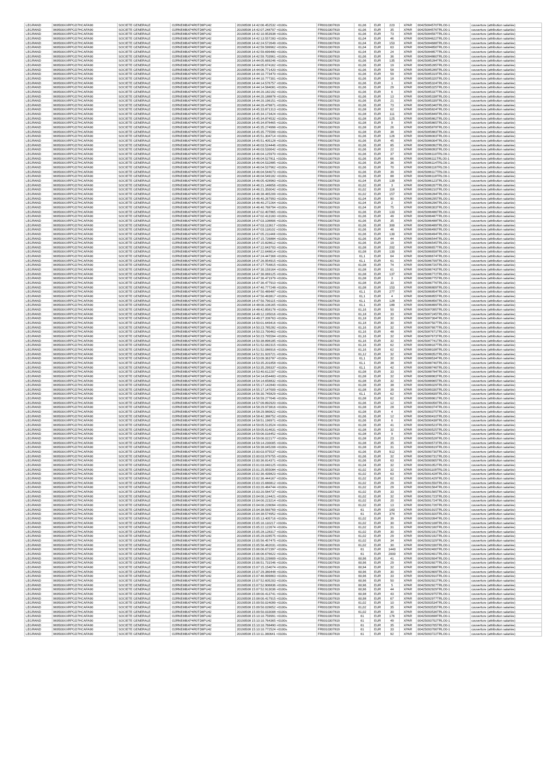| LEGRAND | 969500XXRPGD7HCAFA90 | SOCIETE GENERALE | O2RNE8IBXP4R0TD8PU42 | 20190508 14:42:06.452532 +0100s | FR0010307819 | 61,06 | EUR | 223 | XPAR | 00425084570TRLO0-1 | couverture (attribution salariée) |
| LEGRAND | 969500XXRPGD7HCAFA90 | SOCIETE GENERALE | O2RNE8IBXP4R0TD8PU42 | 20190508 14:42:07.248707 +0100s | FR0010307819 | 61,06 | EUR | 35 | XPAR | 00425084576TRLO0-1 | couverture (attribution salariée) |
| LEGRAND | 969500XXRPGD7HCAFA90 | SOCIETE GENERALE | O2RNE8IBXP4R0TD8PU42 | 20190508 14:42:10.953938 +0100s | FR0010307819 | 61,06 | EUR | 73 | XPAR | 00425084597TRLO0-1 | couverture (attribution salariée) |
| LEGRAND | 969500XXRPGD7HCAFA90 | SOCIETE GENERALE | O2RNE8IBXP4R0TD8PU42 | 20190508 14:42:13.557283 +0100s | FR0010307819 | 61,04 | EUR | 46 | XPAR | 00425084622TRLO0-1 | couverture (attribution salariée) |
| LEGRAND | 969500XXRPGD7HCAFA90 | SOCIETE GENERALE | O2RNE8IBXP4R0TD8PU42 | 20190508 14:42:24.572649 +0100s | FR0010307819 | 61,04 | EUR | 153 | XPAR | 00425084688TRLO0-1 | couverture (attribution salariée) |
| LEGRAND | 969500XXRPGD7HCAFA90 | SOCIETE GENERALE | O2RNE8IBXP4R0TD8PU42 | 20190508 14:42:59.599962 +0100s | FR0010307819 | 61,04 | EUR | 63 | XPAR | 00425084856TRLO0-1 | couverture (attribution salariée) |
| LEGRAND | 969500XXRPGD7HCAFA90 | SOCIETE GENERALE | O2RNE8IBXP4R0TD8PU42 | 20190508 14:42:59.699480 +0100s | FR0010307819 | 61,04 | EUR | 24 | XPAR | 00425084857TRLO0-1 | couverture (attribution salariée) |
| LEGRAND | 969500XXRPGD7HCAFA90 | SOCIETE GENERALE | O2RNE8IBXP4R0TD8PU42 | 20190508 14:42:59.703961 +0100s | FR0010307819 | 61,06 | EUR | 36 | XPAR | 00425084860TRLO0-1 | couverture (attribution salariée) |
| LEGRAND | 969500XXRPGD7HCAFA90 | SOCIETE GENERALE | O2RNE8IBXP4R0TD8PU42 | 20190508 14:44:05.669246 +0100s | FR0010307819 | 61,06 | EUR | 135 | XPAR | 00425085284TRLO0-1 | couverture (attribution salariée) |
| LEGRAND | 969500XXRPGD7HCAFA90 | SOCIETE GENERALE | O2RNE8IBXP4R0TD8PU42 | 20190508 14:44:05.674162 +0100s | FR0010307819 | 61,06 | EUR | 19 | XPAR | 00425085285TRLO0-1 | couverture (attribution salariée) |
| LEGRAND | 969500XXRPGD7HCAFA90 | SOCIETE GENERALE | O2RNE8IBXP4R0TD8PU42 | 20190508 14:44:06.771420 +0100s | FR0010307819 | 61,06 | EUR | 58 | XPAR | 00425085289TRLO0-1 | couverture (attribution salariée) |
| LEGRAND | 969500XXRPGD7HCAFA90 | SOCIETE GENERALE | O2RNE8IBXP4R0TD8PU42 | 20190508 14:44:10.773470 +0100s | FR0010307819 | 61,06 | EUR | 59 | XPAR | 00425085319TRLO0-1 | couverture (attribution salariée) |
| LEGRAND | 969500XXRPGD7HCAFA90 | SOCIETE GENERALE | O2RNE8IBXP4R0TD8PU42 | 20190508 14:44:10.777301 +0100s | FR0010307819 | 61,06 | EUR | 18 | XPAR | 00425085320TRLO0-1 | couverture (attribution salariée) |
| LEGRAND | 969500XXRPGD7HCAFA90 | SOCIETE GENERALE | O2RNE8IBXP4R0TD8PU42 | 20190508 14:44:14.576757 +0100s | FR0010307819 | 61,06 | EUR | 1 | XPAR | 00425085324TRLO0-1 | couverture (attribution salariée) |
| LEGRAND | 969500XXRPGD7HCAFA90 | SOCIETE GENERALE | O2RNE8IBXP4R0TD8PU42 | 20190508 14:44:14.584081 +0100s | FR0010307819 | 61,06 | EUR | 29 | XPAR | 00425085325TRLO0-1 | couverture (attribution salariée) |
| LEGRAND | 969500XXRPGD7HCAFA90 | SOCIETE GENERALE | O2RNE8IBXP4R0TD8PU42 | 20190508 14:44:20.182192 +0100s | FR0010307819 | 61,06 | EUR | 6 | XPAR | 00425085337TRLO0-1 | couverture (attribution salariée) |
| LEGRAND | 969500XXRPGD7HCAFA90 | SOCIETE GENERALE | O2RNE8IBXP4R0TD8PU42 | 20190508 14:44:20.188878 +0100s | FR0010307819 | 61,06 | EUR | 13 | XPAR | 00425085338TRLO0-1 | couverture (attribution salariée) |
| LEGRAND | 969500XXRPGD7HCAFA90 | SOCIETE GENERALE | O2RNE8IBXP4R0TD8PU42 | 20190508 14:44:20.196151 +0100s | FR0010307819 | 61,06 | EUR | 21 | XPAR | 00425085339TRLO0-1 | couverture (attribution salariée) |
| LEGRAND | 969500XXRPGD7HCAFA90 | SOCIETE GENERALE | O2RNE8IBXP4R0TD8PU42 | 20190508 14:44:20.479871 +0100s | FR0010307819 | 61,06 | EUR | 73 | XPAR | 00425085340TRLO0-1 | couverture (attribution salariée) |
| LEGRAND | 969500XXRPGD7HCAFA90 | SOCIETE GENERALE | O2RNE8IBXP4R0TD8PU42 | 20190508 14:45:33.871313 +0100s | FR0010307819 | 61,08 | EUR | 62 | XPAR | 00425085824TRLO0-1 | couverture (attribution salariée) |
| LEGRAND | 969500XXRPGD7HCAFA90 | SOCIETE GENERALE | O2RNE8IBXP4R0TD8PU42 | 20190508 14:45:34.173424 +0100s | FR0010307819 | 61,08 | EUR | 111 | XPAR | 00425085849TRLO0-1 | couverture (attribution salariée) |
| LEGRAND | 969500XXRPGD7HCAFA90 | SOCIETE GENERALE | O2RNE8IBXP4R0TD8PU42 | 20190508 14:45:34.874532 +0100s | FR0010307819 | 61,08 | EUR | 125 | XPAR | 00425085862TRLO0-1 | couverture (attribution salariée) |
| LEGRAND | 969500XXRPGD7HCAFA90 | SOCIETE GENERALE | O2RNE8IBXP4R0TD8PU42 | 20190508 14:45:34.878465 +0100s | FR0010307819 | 61,08 | EUR | 9 | XPAR | 00425085865TRLO0-1 | couverture (attribution salariée) |
| LEGRAND | 969500XXRPGD7HCAFA90 | SOCIETE GENERALE | O2RNE8IBXP4R0TD8PU42 | 20190508 14:45:35.274998 +0100s | FR0010307819 | 61,08 | EUR | 26 | XPAR | 00425085878TRLO0-1 | couverture (attribution salariée) |
| LEGRAND | 969500XXRPGD7HCAFA90 | SOCIETE GENERALE | O2RNE8IBXP4R0TD8PU42 | 20190508 14:45:35.775599 +0100s | FR0010307819 | 61,08 | EUR | 38 | XPAR | 00425085883TRLO0-1 | couverture (attribution salariée) |
| LEGRAND | 969500XXRPGD7HCAFA90 | SOCIETE GENERALE | O2RNE8IBXP4R0TD8PU42 | 20190508 14:45:51.304714 +0100s | FR0010307819 | 61,06 | EUR | 126 | XPAR | 00425086003TRLO0-1 | couverture (attribution salariée) |
| LEGRAND | 969500XXRPGD7HCAFA90 | SOCIETE GENERALE | O2RNE8IBXP4R0TD8PU42 | 20190508 14:45:51.405128 +0100s | FR0010307819 | 61,06 | EUR | 45 | XPAR | 00425086004TRLO0-1 | couverture (attribution salariée) |
| LEGRAND | 969500XXRPGD7HCAFA90 | SOCIETE GENERALE | O2RNE8IBXP4R0TD8PU42 | 20190508 14:46:03.524446 +0100s | FR0010307819 | 61,06 | EUR | 85 | XPAR | 00425086092TRLO0-1 | couverture (attribution salariée) |
| LEGRAND | 969500XXRPGD7HCAFA90 | SOCIETE GENERALE | O2RNE8IBXP4R0TD8PU42 | 20190508 14:46:03.530642 +0100s | FR0010307819 | 61,06 | EUR | 22 | XPAR | 00425086093TRLO0-1 | couverture (attribution salariée) |
| LEGRAND | 969500XXRPGD7HCAFA90 | SOCIETE GENERALE | O2RNE8IBXP4R0TD8PU42 | 20190508 14:46:04.125970 +0100s | FR0010307819 | 61,06 | EUR | 37 | XPAR | 00425086110TRLO0-1 | couverture (attribution salariée) |
| LEGRAND | 969500XXRPGD7HCAFA90 | SOCIETE GENERALE | O2RNE8IBXP4R0TD8PU42 | 20190508 14:46:04.527811 +0100s | FR0010307819 | 61,06 | EUR | 66 | XPAR | 00425086111TRLO0-1 | couverture (attribution salariée) |
| LEGRAND | 969500XXRPGD7HCAFA90 | SOCIETE GENERALE | O2RNE8IBXP4R0TD8PU42 | 20190508 14:46:04.532885 +0100s | FR0010307819 | 61,06 | EUR | 36 | XPAR | 00425086114TRLO0-1 | couverture (attribution salariée) |
| LEGRAND | 969500XXRPGD7HCAFA90 | SOCIETE GENERALE | O2RNE8IBXP4R0TD8PU42 | 20190508 14:46:04.537962 +0100s | FR0010307819 | 61,06 | EUR | 70 | XPAR | 00425086116TRLO0-1 | couverture (attribution salariée) |
| LEGRAND | 969500XXRPGD7HCAFA90 | SOCIETE GENERALE | O2RNE8IBXP4R0TD8PU42 | 20190508 14:46:04.544073 +0100s | FR0010307819 | 61,06 | EUR | 39 | XPAR | 00425086117TRLO0-1 | couverture (attribution salariée) |
| LEGRAND | 969500XXRPGD7HCAFA90 | SOCIETE GENERALE | O2RNE8IBXP4R0TD8PU42 | 20190508 14:46:04.549182 +0100s | FR0010307819 | 61,06 | EUR | 88 | XPAR | 00425086118TRLO0-1 | couverture (attribution salariée) |
| LEGRAND | 969500XXRPGD7HCAFA90 | SOCIETE GENERALE | O2RNE8IBXP4R0TD8PU42 | 20190508 14:46:05.428960 +0100s | FR0010307819 | 61,04 | EUR | 139 | XPAR | 00425086123TRLO0-1 | couverture (attribution salariée) |
| LEGRAND | 969500XXRPGD7HCAFA90 | SOCIETE GENERALE | O2RNE8IBXP4R0TD8PU42 | 20190508 14:46:21.148656 +0100s | FR0010307819 | 61,02 | EUR | 3 | XPAR | 00425086207TRLO0-1 | couverture (attribution salariée) |
| LEGRAND | 969500XXRPGD7HCAFA90 | SOCIETE GENERALE | O2RNE8IBXP4R0TD8PU42 | 20190508 14:46:21.350042 +0100s | FR0010307819 | 61,02 | EUR | 118 | XPAR | 00425086210TRLO0-1 | couverture (attribution salariée) |
| LEGRAND | 969500XXRPGD7HCAFA90 | SOCIETE GENERALE | O2RNE8IBXP4R0TD8PU42 | 20190508 14:46:38.465209 +0100s | FR0010307819 | 61,02 | EUR | 157 | XPAR | 00425086284TRLO0-1 | couverture (attribution salariée) |
| LEGRAND | 969500XXRPGD7HCAFA90 | SOCIETE GENERALE | O2RNE8IBXP4R0TD8PU42 | 20190508 14:46:40.267993 +0100s | FR0010307819 | 61,04 | EUR | 90 | XPAR | 00425086295TRLO0-1 | couverture (attribution salariée) |
| LEGRAND | 969500XXRPGD7HCAFA90 | SOCIETE GENERALE | O2RNE8IBXP4R0TD8PU42 | 20190508 14:46:40.272264 +0100s | FR0010307819 | 61,04 | EUR | 2 | XPAR | 00425086296TRLO0-1 | couverture (attribution salariée) |
| LEGRAND | 969500XXRPGD7HCAFA90 | SOCIETE GENERALE | O2RNE8IBXP4R0TD8PU42 | 20190508 14:46:40.768794 +0100s | FR0010307819 | 61,04 | EUR | 75 | XPAR | 00425086303TRLO0-1 | couverture (attribution salariée) |
| LEGRAND | 969500XXRPGD7HCAFA90 | SOCIETE GENERALE | O2RNE8IBXP4R0TD8PU42 | 20190508 14:47:02.407865 +0100s | FR0010307819 | 61,06 | EUR | 133 | XPAR | 00425086486TRLO0-1 | couverture (attribution salariée) |
| LEGRAND | 969500XXRPGD7HCAFA90 | SOCIETE GENERALE | O2RNE8IBXP4R0TD8PU42 | 20190508 14:47:02.413160 +0100s | FR0010307819 | 61,06 | EUR | 49 | XPAR | 00425086487TRLO0-1 | couverture (attribution salariée) |
| LEGRAND | 969500XXRPGD7HCAFA90 | SOCIETE GENERALE | O2RNE8IBXP4R0TD8PU42 | 20190508 14:47:03.108806 +0100s | FR0010307819 | 61,06 | EUR | 35 | XPAR | 00425086488TRLO0-1 | couverture (attribution salariée) |
| LEGRAND | 969500XXRPGD7HCAFA90 | SOCIETE GENERALE | O2RNE8IBXP4R0TD8PU42 | 20190508 14:47:03.113617 +0100s | FR0010307819 | 61,06 | EUR | 300 | XPAR | 00425086489TRLO0-1 | couverture (attribution salariée) |
| LEGRAND | 969500XXRPGD7HCAFA90 | SOCIETE GENERALE | O2RNE8IBXP4R0TD8PU42 | 20190508 14:47:03.118102 +0100s | FR0010307819 | 61,06 | EUR | 46 | XPAR | 00425086490TRLO0-1 | couverture (attribution salariée) |
| LEGRAND | 969500XXRPGD7HCAFA90 | SOCIETE GENERALE | O2RNE8IBXP4R0TD8PU42 | 20190508 14:47:05.211448 +0100s | FR0010307819 | 61,06 | EUR | 130 | XPAR | 00425086494TRLO0-1 | couverture (attribution salariée) |
| LEGRAND | 969500XXRPGD7HCAFA90 | SOCIETE GENERALE | O2RNE8IBXP4R0TD8PU42 | 20190508 14:47:15.726884 +0100s | FR0010307819 | 61,06 | EUR | 44 | XPAR | 00425086544TRLO0-1 | couverture (attribution salariée) |
| LEGRAND | 969500XXRPGD7HCAFA90 | SOCIETE GENERALE | O2RNE8IBXP4R0TD8PU42 | 20190508 14:47:15.828612 +0100s | FR0010307819 | 61,06 | EUR | 19 | XPAR | 00425086545TRLO0-1 | couverture (attribution salariée) |
| LEGRAND | 969500XXRPGD7HCAFA90 | SOCIETE GENERALE | O2RNE8IBXP4R0TD8PU42 | 20190508 14:47:22.643703 +0100s | FR0010307819 | 61,08 | EUR | 202 | XPAR | 00425086657TRLO0-1 | couverture (attribution salariée) |
| LEGRAND | 969500XXRPGD7HCAFA90 | SOCIETE GENERALE | O2RNE8IBXP4R0TD8PU42 | 20190508 14:47:22.648614 +0100s | FR0010307819 | 61,08 | EUR | 130 | XPAR | 00425086658TRLO0-1 | couverture (attribution salariée) |
| LEGRAND | 969500XXRPGD7HCAFA90 | SOCIETE GENERALE | O2RNE8IBXP4R0TD8PU42 | 20190508 14:47:24.447368 +0100s | FR0010307819 | 61,1 | EUR | 64 | XPAR | 00425086674TRLO0-1 | couverture (attribution salariée) |
| LEGRAND | 969500XXRPGD7HCAFA90 | SOCIETE GENERALE | O2RNE8IBXP4R0TD8PU42 | 20190508 14:47:26.954915 +0100s | FR0010307819 | 61,1 | EUR | 61 | XPAR | 00425086709TRLO0-1 | couverture (attribution salariée) |
| LEGRAND | 969500XXRPGD7HCAFA90 | SOCIETE GENERALE | O2RNE8IBXP4R0TD8PU42 | 20190508 14:47:27.754815 +0100s | FR0010307819 | 61,08 | EUR | 74 | XPAR | 00425086720TRLO0-1 | couverture (attribution salariée) |
| LEGRAND | 969500XXRPGD7HCAFA90 | SOCIETE GENERALE | O2RNE8IBXP4R0TD8PU42 | 20190508 14:47:30.159164 +0100s | FR0010307819 | 61,08 | EUR | 61 | XPAR | 00425086743TRLO0-1 | couverture (attribution salariée) |
| LEGRAND | 969500XXRPGD7HCAFA90 | SOCIETE GENERALE | O2RNE8IBXP4R0TD8PU42 | 20190508 14:47:36.069125 +0100s | FR0010307819 | 61,08 | EUR | 137 | XPAR | 00425086772TRLO0-1 | couverture (attribution salariée) |
| LEGRAND | 969500XXRPGD7HCAFA90 | SOCIETE GENERALE | O2RNE8IBXP4R0TD8PU42 | 20190508 14:47:36.471979 +0100s | FR0010307819 | 61,08 | EUR | 3 | XPAR | 00425086775TRLO0-1 | couverture (attribution salariée) |
| LEGRAND | 969500XXRPGD7HCAFA90 | SOCIETE GENERALE | O2RNE8IBXP4R0TD8PU42 | 20190508 14:47:36.477910 +0100s | FR0010307819 | 61,08 | EUR | 33 | XPAR | 00425086776TRLO0-1 | couverture (attribution salariée) |
| LEGRAND | 969500XXRPGD7HCAFA90 | SOCIETE GENERALE | O2RNE8IBXP4R0TD8PU42 | 20190508 14:47:40.777248 +0100s | FR0010307819 | 61,08 | EUR | 153 | XPAR | 00425086809TRLO0-1 | couverture (attribution salariée) |
| LEGRAND | 969500XXRPGD7HCAFA90 | SOCIETE GENERALE | O2RNE8IBXP4R0TD8PU42 | 20190508 14:47:50.489487 +0100s | FR0010307819 | 61,1 | EUR | 277 | XPAR | 00425086854TRLO0-1 | couverture (attribution salariée) |
| LEGRAND | 969500XXRPGD7HCAFA90 | SOCIETE GENERALE | O2RNE8IBXP4R0TD8PU42 | 20190508 14:47:50.493817 +0100s | FR0010307819 | 61,1 | EUR | 4 | XPAR | 00425086855TRLO0-1 | couverture (attribution salariée) |
| LEGRAND | 969500XXRPGD7HCAFA90 | SOCIETE GENERALE | O2RNE8IBXP4R0TD8PU42 | 20190508 14:47:50.790115 +0100s | FR0010307819 | 61,1 | EUR | 128 | XPAR | 00425086856TRLO0-1 | couverture (attribution salariée) |
| LEGRAND | 969500XXRPGD7HCAFA90 | SOCIETE GENERALE | O2RNE8IBXP4R0TD8PU42 | 20190508 14:48:00.106165 +0100s | FR0010307819 | 61,1 | EUR | 189 | XPAR | 00425086899TRLO0-1 | couverture (attribution salariée) |
| LEGRAND | 969500XXRPGD7HCAFA90 | SOCIETE GENERALE | O2RNE8IBXP4R0TD8PU42 | 20190508 14:48:42.858178 +0100s | FR0010307819 | 61,16 | EUR | 50 | XPAR | 00425087095TRLO0-1 | couverture (attribution salariée) |
| LEGRAND | 969500XXRPGD7HCAFA90 | SOCIETE GENERALE | O2RNE8IBXP4R0TD8PU42 | 20190508 14:49:12.195016 +0100s | FR0010307819 | 61,18 | EUR | 33 | XPAR | 00425087245TRLO0-1 | couverture (attribution salariée) |
| LEGRAND | 969500XXRPGD7HCAFA90 | SOCIETE GENERALE | O2RNE8IBXP4R0TD8PU42 | 20190508 14:49:27.209763 +0100s | FR0010307819 | 61,18 | EUR | 32 | XPAR | 00425087304TRLO0-1 | couverture (attribution salariée) |
| LEGRAND | 969500XXRPGD7HCAFA90 | SOCIETE GENERALE | O2RNE8IBXP4R0TD8PU42 | 20190508 14:50:01.649416 +0100s | FR0010307819 | 61,18 | EUR | 30 | XPAR | 00425087507TRLO0-1 | couverture (attribution salariée) |
| LEGRAND | 969500XXRPGD7HCAFA90 | SOCIETE GENERALE | O2RNE8IBXP4R0TD8PU42 | 20190508 14:50:23.785282 +0100s | FR0010307819 | 61,16 | EUR | 32 | XPAR | 00425087667TRLO0-1 | couverture (attribution salariée) |
| LEGRAND | 969500XXRPGD7HCAFA90 | SOCIETE GENERALE | O2RNE8IBXP4R0TD8PU42 | 20190508 14:50:23.790463 +0100s | FR0010307819 | 61,16 | EUR | 48 | XPAR | 00425087671TRLO0-1 | couverture (attribution salariée) |
| LEGRAND | 969500XXRPGD7HCAFA90 | SOCIETE GENERALE | O2RNE8IBXP4R0TD8PU42 | 20190508 14:50:23.795594 +0100s | FR0010307819 | 61,16 | EUR | 32 | XPAR | 00425087673TRLO0-1 | couverture (attribution salariée) |
| LEGRAND | 969500XXRPGD7HCAFA90 | SOCIETE GENERALE | O2RNE8IBXP4R0TD8PU42 | 20190508 14:50:38.898185 +0100s | FR0010307819 | 61,16 | EUR | 32 | XPAR | 00425087741TRLO0-1 | couverture (attribution salariée) |
| LEGRAND | 969500XXRPGD7HCAFA90 | SOCIETE GENERALE | O2RNE8IBXP4R0TD8PU42 | 20190508 14:51:52.082315 +0100s | FR0010307819 | 61,16 | EUR | 62 | XPAR | 00425088107TRLO0-1 | couverture (attribution salariée) |
| LEGRAND | 969500XXRPGD7HCAFA90 | SOCIETE GENERALE | O2RNE8IBXP4R0TD8PU42 | 20190508 14:51:52.086916 +0100s | FR0010307819 | 61,16 | EUR | 62 | XPAR | 00425088108TRLO0-1 | couverture (attribution salariée) |
| LEGRAND | 969500XXRPGD7HCAFA90 | SOCIETE GENERALE | O2RNE8IBXP4R0TD8PU42 | 20190508 14:52:31.920721 +0100s | FR0010307819 | 61,12 | EUR | 32 | XPAR | 00425088352TRLO0-1 | couverture (attribution salariée) |
| LEGRAND | 969500XXRPGD7HCAFA90 | SOCIETE GENERALE | O2RNE8IBXP4R0TD8PU42 | 20190508 14:53:09.363787 +0100s | FR0010307819 | 61,1 | EUR | 32 | XPAR | 00425088534TRLO0-1 | couverture (attribution salariée) |
| LEGRAND | 969500XXRPGD7HCAFA90 | SOCIETE GENERALE | O2RNE8IBXP4R0TD8PU42 | 20190508 14:53:35.201858 +0100s | FR0010307819 | 61,1 | EUR | 38 | XPAR | 00425088740TRLO0-1 | couverture (attribution salariée) |
| LEGRAND | 969500XXRPGD7HCAFA90 | SOCIETE GENERALE | O2RNE8IBXP4R0TD8PU42 | 20190508 14:53:35.299337 +0100s | FR0010307819 | 61,1 | EUR | 42 | XPAR | 00425088746TRLO0-1 | couverture (attribution salariée) |
| LEGRAND | 969500XXRPGD7HCAFA90 | SOCIETE GENERALE | O2RNE8IBXP4R0TD8PU42 | 20190508 14:53:40.612207 +0100s | FR0010307819 | 61,08 | EUR | 33 | XPAR | 00425088784TRLO0-1 | couverture (attribution salariée) |
| LEGRAND | 969500XXRPGD7HCAFA90 | SOCIETE GENERALE | O2RNE8IBXP4R0TD8PU42 | 20190508 14:54:14.654483 +0100s | FR0010307819 | 61,08 | EUR | 32 | XPAR | 00425088963TRLO0-1 | couverture (attribution salariée) |
| LEGRAND | 969500XXRPGD7HCAFA90 | SOCIETE GENERALE | O2RNE8IBXP4R0TD8PU42 | 20190508 14:54:14.658832 +0100s | FR0010307819 | 61,08 | EUR | 32 | XPAR | 00425088965TRLO0-1 | couverture (attribution salariée) |
| LEGRAND | 969500XXRPGD7HCAFA90 | SOCIETE GENERALE | O2RNE8IBXP4R0TD8PU42 | 20190508 14:55:17.142840 +0100s | FR0010307819 | 61,08 | EUR | 38 | XPAR | 00425089329TRLO0-1 | couverture (attribution salariée) |
| LEGRAND | 969500XXRPGD7HCAFA90 | SOCIETE GENERALE | O2RNE8IBXP4R0TD8PU42 | 20190508 14:55:17.147609 +0100s | FR0010307819 | 61,08 | EUR | 39 | XPAR | 00425089330TRLO0-1 | couverture (attribution salariée) |
| LEGRAND | 969500XXRPGD7HCAFA90 | SOCIETE GENERALE | O2RNE8IBXP4R0TD8PU42 | 20190508 14:56:30.745829 +0100s | FR0010307819 | 61,1 | EUR | 62 | XPAR | 00425089839TRLO0-1 | couverture (attribution salariée) |
| LEGRAND | 969500XXRPGD7HCAFA90 | SOCIETE GENERALE | O2RNE8IBXP4R0TD8PU42 | 20190508 14:56:59.277646 +0100s | FR0010307819 | 61,08 | EUR | 62 | XPAR | 00425089961TRLO0-1 | couverture (attribution salariée) |
| LEGRAND | 969500XXRPGD7HCAFA90 | SOCIETE GENERALE | O2RNE8IBXP4R0TD8PU42 | 20190508 14:57:09.892920 +0100s | FR0010307819 | 61,06 | EUR | 12 | XPAR | 00425090056TRLO0-1 | couverture (attribution salariée) |
| LEGRAND | 969500XXRPGD7HCAFA90 | SOCIETE GENERALE | O2RNE8IBXP4R0TD8PU42 | 20190508 14:58:29.973816 +0100s | FR0010307819 | 61,08 | EUR | 28 | XPAR | 00425090374TRLO0-1 | couverture (attribution salariée) |
| LEGRAND | 969500XXRPGD7HCAFA90 | SOCIETE GENERALE | O2RNE8IBXP4R0TD8PU42 | 20190508 14:58:29.980822 +0100s | FR0010307819 | 61,08 | EUR | 4 | XPAR | 00425090375TRLO0-1 | couverture (attribution salariée) |
| LEGRAND | 969500XXRPGD7HCAFA90 | SOCIETE GENERALE | O2RNE8IBXP4R0TD8PU42 | 20190508 14:58:42.388752 +0100s | FR0010307819 | 61,06 | EUR | 12 | XPAR | 00425090410TRLO0-1 | couverture (attribution salariée) |
| LEGRAND | 969500XXRPGD7HCAFA90 | SOCIETE GENERALE | O2RNE8IBXP4R0TD8PU42 | 20190508 14:58:51.196971 +0100s | FR0010307819 | 61,06 | EUR | 6 | XPAR | 00425090438TRLO0-1 | couverture (attribution salariée) |
| LEGRAND | 969500XXRPGD7HCAFA90 | SOCIETE GENERALE | O2RNE8IBXP4R0TD8PU42 | 20190508 14:59:05.513524 +0100s | FR0010307819 | 61,08 | EUR | 41 | XPAR | 00425090523TRLO0-1 | couverture (attribution salariée) |
| LEGRAND | 969500XXRPGD7HCAFA90 | SOCIETE GENERALE | O2RNE8IBXP4R0TD8PU42 | 20190508 14:59:05.614631 +0100s | FR0010307819 | 61,08 | EUR | 32 | XPAR | 00425090525TRLO0-1 | couverture (attribution salariée) |
| LEGRAND | 969500XXRPGD7HCAFA90 | SOCIETE GENERALE | O2RNE8IBXP4R0TD8PU42 | 20190508 14:59:06.016452 +0100s | FR0010307819 | 61,08 | EUR | 9 | XPAR | 00425090527TRLO0-1 | couverture (attribution salariée) |
| LEGRAND | 969500XXRPGD7HCAFA90 | SOCIETE GENERALE | O2RNE8IBXP4R0TD8PU42 | 20190508 14:59:06.022177 +0100s | FR0010307819 | 61,08 | EUR | 23 | XPAR | 00425090528TRLO0-1 | couverture (attribution salariée) |
| LEGRAND | 969500XXRPGD7HCAFA90 | SOCIETE GENERALE | O2RNE8IBXP4R0TD8PU42 | 20190508 14:59:14.230005 +0100s | FR0010307819 | 61,08 | EUR | 35 | XPAR | 00425090573TRLO0-1 | couverture (attribution salariée) |
| LEGRAND | 969500XXRPGD7HCAFA90 | SOCIETE GENERALE | O2RNE8IBXP4R0TD8PU42 | 20190508 14:59:38.045208 +0100s | FR0010307819 | 61,08 | EUR | 31 | XPAR | 00425090619TRLO0-1 | couverture (attribution salariée) |
| LEGRAND | 969500XXRPGD7HCAFA90 | SOCIETE GENERALE | O2RNE8IBXP4R0TD8PU42 | 20190508 15:00:03.975537 +0100s | FR0010307819 | 61,06 | EUR | 912 | XPAR | 00425090730TRLO0-1 | couverture (attribution salariée) |
| LEGRAND | 969500XXRPGD7HCAFA90 | SOCIETE GENERALE | O2RNE8IBXP4R0TD8PU42 | 20190508 15:00:03.979755 +0100s | FR0010307819 | 61,06 | EUR | 32 | XPAR | 00425090731TRLO0-1 | couverture (attribution salariée) |
| LEGRAND | 969500XXRPGD7HCAFA90 | SOCIETE GENERALE | O2RNE8IBXP4R0TD8PU42 | 20190508 15:00:36.814371 +0100s | FR0010307819 | 61,06 | EUR | 63 | XPAR | 00425090905TRLO0-1 | couverture (attribution salariée) |
| LEGRAND | 969500XXRPGD7HCAFA90 | SOCIETE GENERALE | O2RNE8IBXP4R0TD8PU42 | 20190508 15:01:03.040125 +0100s | FR0010307819 | 61,04 | EUR | 32 | XPAR | 00425091052TRLO0-1 | couverture (attribution salariée) |
| LEGRAND | 969500XXRPGD7HCAFA90 | SOCIETE GENERALE | O2RNE8IBXP4R0TD8PU42 | 20190508 15:01:25.955084 +0100s | FR0010307819 | 61,02 | EUR | 32 | XPAR | 00425091109TRLO0-1 | couverture (attribution salariée) |
| LEGRAND | 969500XXRPGD7HCAFA90 | SOCIETE GENERALE | O2RNE8IBXP4R0TD8PU42 | 20190508 15:02:36.439823 +0100s | FR0010307819 | 61,02 | EUR | 63 | XPAR | 00425091428TRLO0-1 | couverture (attribution salariée) |
| LEGRAND | 969500XXRPGD7HCAFA90 | SOCIETE GENERALE | O2RNE8IBXP4R0TD8PU42 | 20190508 15:02:36.444167 +0100s | FR0010307819 | 61,02 | EUR | 62 | XPAR | 00425091429TRLO0-1 | couverture (attribution salariée) |
| LEGRAND | 969500XXRPGD7HCAFA90 | SOCIETE GENERALE | O2RNE8IBXP4R0TD8PU42 | 20190508 15:03:15.680812 +0100s | FR0010307819 | 61,02 | EUR | 29 | XPAR | 00425091550TRLO0-1 | couverture (attribution salariée) |
| LEGRAND | 969500XXRPGD7HCAFA90 | SOCIETE GENERALE | O2RNE8IBXP4R0TD8PU42 | 20190508 15:03:20.484744 +0100s | FR0010307819 | 61,02 | EUR | 29 | XPAR | 00425091564TRLO0-1 | couverture (attribution salariée) |
| LEGRAND | 969500XXRPGD7HCAFA90 | SOCIETE GENERALE | O2RNE8IBXP4R0TD8PU42 | 20190508 15:03:20.584737 +0100s | FR0010307819 | 61,02 | EUR | 33 | XPAR | 00425091565TRLO0-1 | couverture (attribution salariée) |
| LEGRAND | 969500XXRPGD7HCAFA90 | SOCIETE GENERALE | O2RNE8IBXP4R0TD8PU42 | 20190508 15:04:00.124421 +0100s | FR0010307819 | 61,02 | EUR | 32 | XPAR | 00425091723TRLO0-1 | couverture (attribution salariée) |
| LEGRAND | 969500XXRPGD7HCAFA90 | SOCIETE GENERALE | O2RNE8IBXP4R0TD8PU42 | 20190508 15:04:00.223214 +0100s | FR0010307819 | 61,02 | EUR | 20 | XPAR | 00425091724TRLO0-1 | couverture (attribution salariée) |
| LEGRAND | 969500XXRPGD7HCAFA90 | SOCIETE GENERALE | O2RNE8IBXP4R0TD8PU42 | 20190508 15:04:00.228094 +0100s | FR0010307819 | 61,02 | EUR | 13 | XPAR | 00425091726TRLO0-1 | couverture (attribution salariée) |
| LEGRAND | 969500XXRPGD7HCAFA90 | SOCIETE GENERALE | O2RNE8IBXP4R0TD8PU42 | 20190508 15:04:38.569769 +0100s | FR0010307819 | 61 | EUR | 183 | XPAR | 00425091915TRLO0-1 | couverture (attribution salariée) |
| LEGRAND | 969500XXRPGD7HCAFA90 | SOCIETE GENERALE | O2RNE8IBXP4R0TD8PU42 | 20190508 15:04:38.574952 +0100s | FR0010307819 | 61 | EUR | 374 | XPAR | 00425091920TRLO0-1 | couverture (attribution salariée) |
| LEGRAND | 969500XXRPGD7HCAFA90 | SOCIETE GENERALE | O2RNE8IBXP4R0TD8PU42 | 20190508 15:05:13.405716 +0100s | FR0010307819 | 61,02 | EUR | 39 | XPAR | 00425092094TRLO0-1 | couverture (attribution salariée) |
| LEGRAND | 969500XXRPGD7HCAFA90 | SOCIETE GENERALE | O2RNE8IBXP4R0TD8PU42 | 20190508 15:05:16.110217 +0100s | FR0010307819 | 61,02 | EUR | 30 | XPAR | 00425092108TRLO0-1 | couverture (attribution salariée) |
| LEGRAND | 969500XXRPGD7HCAFA90 | SOCIETE GENERALE | O2RNE8IBXP4R0TD8PU42 | 20190508 15:05:22.122674 +0100s | FR0010307819 | 61,02 | EUR | 31 | XPAR | 00425092160TRLO0-1 | couverture (attribution salariée) |
| LEGRAND | 969500XXRPGD7HCAFA90 | SOCIETE GENERALE | O2RNE8IBXP4R0TD8PU42 | 20190508 15:05:28.128317 +0100s | FR0010307819 | 61,02 | EUR | 30 | XPAR | 00425092191TRLO0-1 | couverture (attribution salariée) |
| LEGRAND | 969500XXRPGD7HCAFA90 | SOCIETE GENERALE | O2RNE8IBXP4R0TD8PU42 | 20190508 15:05:29.028575 +0100s | FR0010307819 | 61,02 | EUR | 29 | XPAR | 00425092192TRLO0-1 | couverture (attribution salariée) |
| LEGRAND | 969500XXRPGD7HCAFA90 | SOCIETE GENERALE | O2RNE8IBXP4R0TD8PU42 | 20190508 15:05:56.457475 +0100s | FR0010307819 | 61,02 | EUR | 34 | XPAR | 00425092329TRLO0-1 | couverture (attribution salariée) |
| LEGRAND | 969500XXRPGD7HCAFA90 | SOCIETE GENERALE | O2RNE8IBXP4R0TD8PU42 | 20190508 15:05:56.462031 +0100s | FR0010307819 | 61,02 | EUR | 30 | XPAR | 00425092330TRLO0-1 | couverture (attribution salariée) |
| LEGRAND | 969500XXRPGD7HCAFA90 | SOCIETE GENERALE | O2RNE8IBXP4R0TD8PU42 | 20190508 15:06:06.672397 +0100s | FR0010307819 | 61 | EUR | 1443 | XPAR | 00425092400TRLO0-1 | couverture (attribution salariée) |
| LEGRAND | 969500XXRPGD7HCAFA90 | SOCIETE GENERALE | O2RNE8IBXP4R0TD8PU42 | 20190508 15:06:06.676622 +0100s | FR0010307819 | 61 | EUR | 2000 | XPAR | 00425092401TRLO0-1 | couverture (attribution salariée) |
| LEGRAND | 969500XXRPGD7HCAFA90 | SOCIETE GENERALE | O2RNE8IBXP4R0TD8PU42 | 20190508 15:06:50.229809 +0100s | FR0010307819 | 60,96 | EUR | 41 | XPAR | 00425092604TRLO0-1 | couverture (attribution salariée) |
| LEGRAND | 969500XXRPGD7HCAFA90 | SOCIETE GENERALE | O2RNE8IBXP4R0TD8PU42 | 20190508 15:06:51.731546 +0100s | FR0010307819 | 60,96 | EUR | 29 | XPAR | 00425092607TRLO0-1 | couverture (attribution salariée) |
| LEGRAND | 969500XXRPGD7HCAFA90 | SOCIETE GENERALE | O2RNE8IBXP4R0TD8PU42 | 20190508 15:07:15.154074 +0100s | FR0010307819 | 60,94 | EUR | 32 | XPAR | 00425092688TRLO0-1 | couverture (attribution salariée) |
| LEGRAND | 969500XXRPGD7HCAFA90 | SOCIETE GENERALE | O2RNE8IBXP4R0TD8PU42 | 20190508 15:07:29.380448 +0100s | FR0010307819 | 60,96 | EUR | 30 | XPAR | 00425092809TRLO0-1 | couverture (attribution salariée) |
| LEGRAND | 969500XXRPGD7HCAFA90 | SOCIETE GENERALE | O2RNE8IBXP4R0TD8PU42 | 20190508 15:07:46.999863 +0100s | FR0010307819 | 60,96 | EUR | 33 | XPAR | 00425092910TRLO0-1 | couverture (attribution salariée) |
| LEGRAND | 969500XXRPGD7HCAFA90 | SOCIETE GENERALE | O2RNE8IBXP4R0TD8PU42 | 20190508 15:07:52.605203 +0100s | FR0010307819 | 60,96 | EUR | 50 | XPAR | 00425092922TRLO0-1 | couverture (attribution salariée) |
| LEGRAND | 969500XXRPGD7HCAFA90 | SOCIETE GENERALE | O2RNE8IBXP4R0TD8PU42 | 20190508 15:07:52.906836 +0100s | FR0010307819 | 60,96 | EUR | 5 | XPAR | 00425092927TRLO0-1 | couverture (attribution salariée) |
| LEGRAND | 969500XXRPGD7HCAFA90 | SOCIETE GENERALE | O2RNE8IBXP4R0TD8PU42 | 20190508 15:07:52.913036 +0100s | FR0010307819 | 60,96 | EUR | 44 | XPAR | 00425092929TRLO0-1 | couverture (attribution salariée) |
| LEGRAND | 969500XXRPGD7HCAFA90 | SOCIETE GENERALE | O2RNE8IBXP4R0TD8PU42 | 20190508 15:08:00.413741 +0100s | FR0010307819 | 60,98 | EUR | 43 | XPAR | 00425092975TRLO0-1 | couverture (attribution salariée) |
| LEGRAND | 969500XXRPGD7HCAFA90 | SOCIETE GENERALE | O2RNE8IBXP4R0TD8PU42 | 20190508 15:08:00.417915 +0100s | FR0010307819 | 60,98 | EUR | 67 | XPAR | 00425092977TRLO0-1 | couverture (attribution salariée) |
| LEGRAND | 969500XXRPGD7HCAFA90 | SOCIETE GENERALE | O2RNE8IBXP4R0TD8PU42 | 20190508 15:09:50.024099 +0100s | FR0010307819 | 61,02 | EUR | 10 | XPAR | 00425093534TRLO0-1 | couverture (attribution salariée) |
| LEGRAND | 969500XXRPGD7HCAFA90 | SOCIETE GENERALE | O2RNE8IBXP4R0TD8PU42 | 20190508 15:09:50.028652 +0100s | FR0010307819 | 61,02 | EUR | 35 | XPAR | 00425093535TRLO0-1 | couverture (attribution salariée) |
| LEGRAND | 969500XXRPGD7HCAFA90 | SOCIETE GENERALE | O2RNE8IBXP4R0TD8PU42 | 20190508 15:09:50.033008 +0100s | FR0010307819 | 61,02 | EUR | 30 | XPAR | 00425093536TRLO0-1 | couverture (attribution salariée) |
| LEGRAND | 969500XXRPGD7HCAFA90 | SOCIETE GENERALE | O2RNE8IBXP4R0TD8PU42 | 20190508 15:10:10.759991 +0100s | FR0010307819 | 61 | EUR | 176 | XPAR | 00425093698TRLO0-1 | couverture (attribution salariée) |
| LEGRAND | 969500XXRPGD7HCAFA90 | SOCIETE GENERALE | O2RNE8IBXP4R0TD8PU42 | 20190508 15:10:10.764365 +0100s | FR0010307819 | 61 | EUR | 49 | XPAR | 00425093702TRLO0-1 | couverture (attribution salariée) |
| LEGRAND | 969500XXRPGD7HCAFA90 | SOCIETE GENERALE | O2RNE8IBXP4R0TD8PU42 | 20190508 15:10:10.768490 +0100s | FR0010307819 | 61 | EUR | 35 | XPAR | 00425093705TRLO0-1 | couverture (attribution salariée) |
| LEGRAND | 969500XXRPGD7HCAFA90 | SOCIETE GENERALE | O2RNE8IBXP4R0TD8PU42 | 20190508 15:10:10.772524 +0100s | FR0010307819 | 61 | EUR | 33 | XPAR | 00425093706TRLO0-1 | couverture (attribution salariée) |
| LEGRAND | 969500XXRPGD7HCAFA90 | SOCIETE GENERALE | O2RNE8IBXP4R0TD8PU42 | 20190508 15:10:11.360641 +0100s | FR0010307819 | 61 | EUR | 92 | XPAR | 00425093722TRLO0-1 | couverture (attribution salariée) |